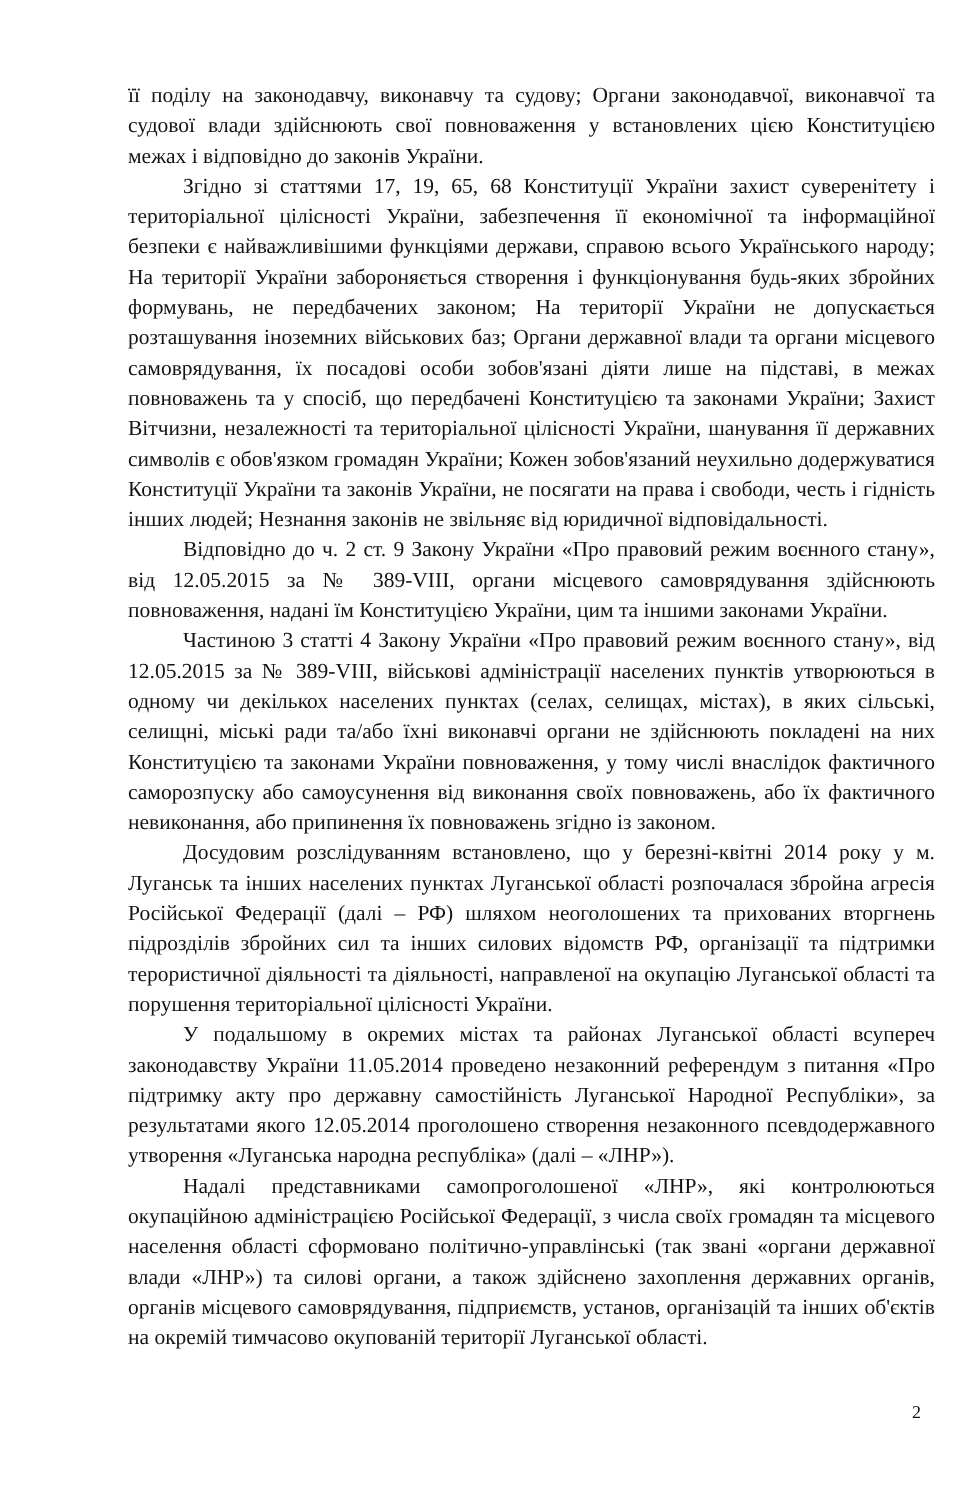її поділу на законодавчу, виконавчу та судову; Органи законодавчої, виконавчої та судової влади здійснюють свої повноваження у встановлених цією Конституцією межах і відповідно до законів України.
Згідно зі статтями 17, 19, 65, 68 Конституції України захист суверенітету і територіальної цілісності України, забезпечення її економічної та інформаційної безпеки є найважливішими функціями держави, справою всього Українського народу; На території України забороняється створення і функціонування будь-яких збройних формувань, не передбачених законом; На території України не допускається розташування іноземних військових баз; Органи державної влади та органи місцевого самоврядування, їх посадові особи зобов'язані діяти лише на підставі, в межах повноважень та у спосіб, що передбачені Конституцією та законами України; Захист Вітчизни, незалежності та територіальної цілісності України, шанування її державних символів є обов'язком громадян України; Кожен зобов'язаний неухильно додержуватися Конституції України та законів України, не посягати на права і свободи, честь і гідність інших людей; Незнання законів не звільняє від юридичної відповідальності.
Відповідно до ч. 2 ст. 9 Закону України «Про правовий режим воєнного стану», від 12.05.2015 за № 389-VIII, органи місцевого самоврядування здійснюють повноваження, надані їм Конституцією України, цим та іншими законами України.
Частиною 3 статті 4 Закону України «Про правовий режим воєнного стану», від 12.05.2015 за № 389-VIII, військові адміністрації населених пунктів утворюються в одному чи декількох населених пунктах (селах, селищах, містах), в яких сільські, селищні, міські ради та/або їхні виконавчі органи не здійснюють покладені на них Конституцією та законами України повноваження, у тому числі внаслідок фактичного саморозпуску або самоусунення від виконання своїх повноважень, або їх фактичного невиконання, або припинення їх повноважень згідно із законом.
Досудовим розслідуванням встановлено, що у березні-квітні 2014 року у м. Луганськ та інших населених пунктах Луганської області розпочалася збройна агресія Російської Федерації (далі – РФ) шляхом неоголошених та прихованих вторгнень підрозділів збройних сил та інших силових відомств РФ, організації та підтримки терористичної діяльності та діяльності, направленої на окупацію Луганської області та порушення територіальної цілісності України.
У подальшому в окремих містах та районах Луганської області всупереч законодавству України 11.05.2014 проведено незаконний референдум з питання «Про підтримку акту про державну самостійність Луганської Народної Республіки», за результатами якого 12.05.2014 проголошено створення незаконного псевдодержавного утворення «Луганська народна республіка» (далі – «ЛНР»).
Надалі представниками самопроголошеної «ЛНР», які контролюються окупаційною адміністрацією Російської Федерації, з числа своїх громадян та місцевого населення області сформовано політично-управлінські (так звані «органи державної влади «ЛНР») та силові органи, а також здійснено захоплення державних органів, органів місцевого самоврядування, підприємств, установ, організацій та інших об'єктів на окремій тимчасово окупованій території Луганської області.
2